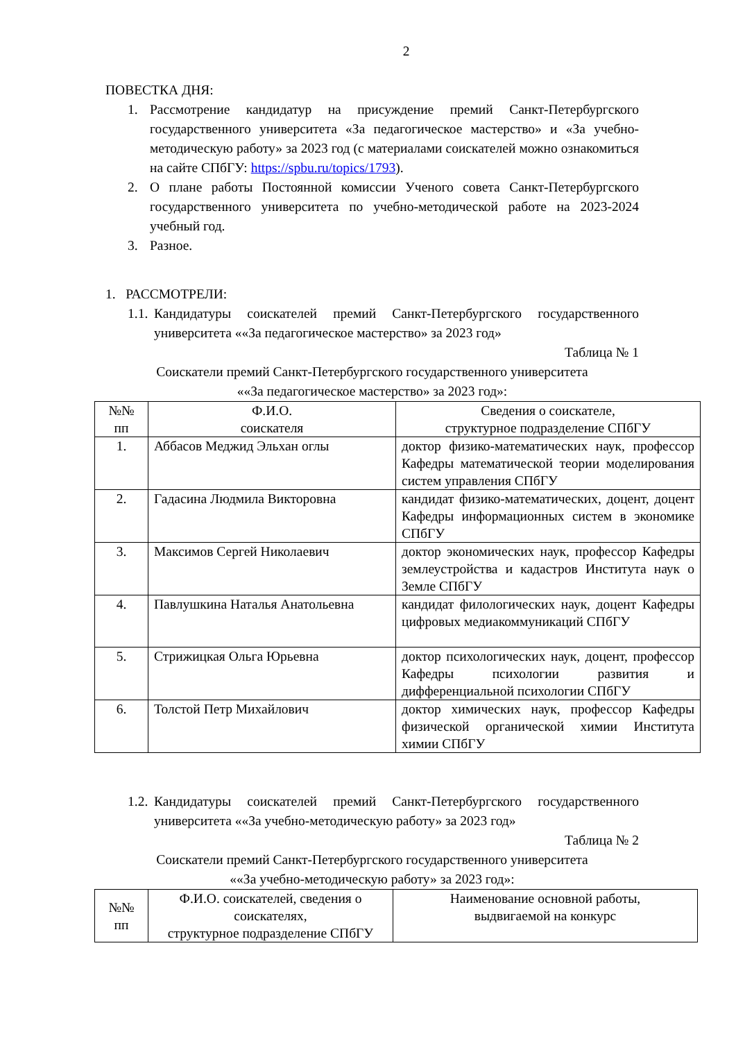2
ПОВЕСТКА ДНЯ:
1. Рассмотрение кандидатур на присуждение премий Санкт-Петербургского государственного университета «За педагогическое мастерство» и «За учебно-методическую работу» за 2023 год (с материалами соискателей можно ознакомиться на сайте СПбГУ: https://spbu.ru/topics/1793).
2. О плане работы Постоянной комиссии Ученого совета Санкт-Петербургского государственного университета по учебно-методической работе на 2023-2024 учебный год.
3. Разное.
1. РАССМОТРЕЛИ:
1.1. Кандидатуры соискателей премий Санкт-Петербургского государственного университета ««За педагогическое мастерство» за 2023 год»
Таблица № 1
Соискатели премий Санкт-Петербургского государственного университета
««За педагогическое мастерство» за 2023 год»:
| №№ пп | Ф.И.О. соискателя | Сведения о соискателе, структурное подразделение СПбГУ |
| --- | --- | --- |
| 1. | Аббасов Меджид Эльхан оглы | доктор физико-математических наук, профессор Кафедры математической теории моделирования систем управления СПбГУ |
| 2. | Гадасина Людмила Викторовна | кандидат физико-математических, доцент, доцент Кафедры информационных систем в экономике СПбГУ |
| 3. | Максимов Сергей Николаевич | доктор экономических наук, профессор Кафедры землеустройства и кадастров Института наук о Земле СПбГУ |
| 4. | Павлушкина Наталья Анатольевна | кандидат филологических наук, доцент Кафедры цифровых медиакоммуникаций СПбГУ |
| 5. | Стрижицкая Ольга Юрьевна | доктор психологических наук, доцент, профессор Кафедры психологии развития и дифференциальной психологии СПбГУ |
| 6. | Толстой Петр Михайлович | доктор химических наук, профессор Кафедры физической органической химии Института химии СПбГУ |
1.2. Кандидатуры соискателей премий Санкт-Петербургского государственного университета ««За учебно-методическую работу» за 2023 год»
Таблица № 2
Соискатели премий Санкт-Петербургского государственного университета
««За учебно-методическую работу» за 2023 год»:
| №№ пп | Ф.И.О. соискателей, сведения о соискателях, структурное подразделение СПбГУ | Наименование основной работы, выдвигаемой на конкурс |
| --- | --- | --- |